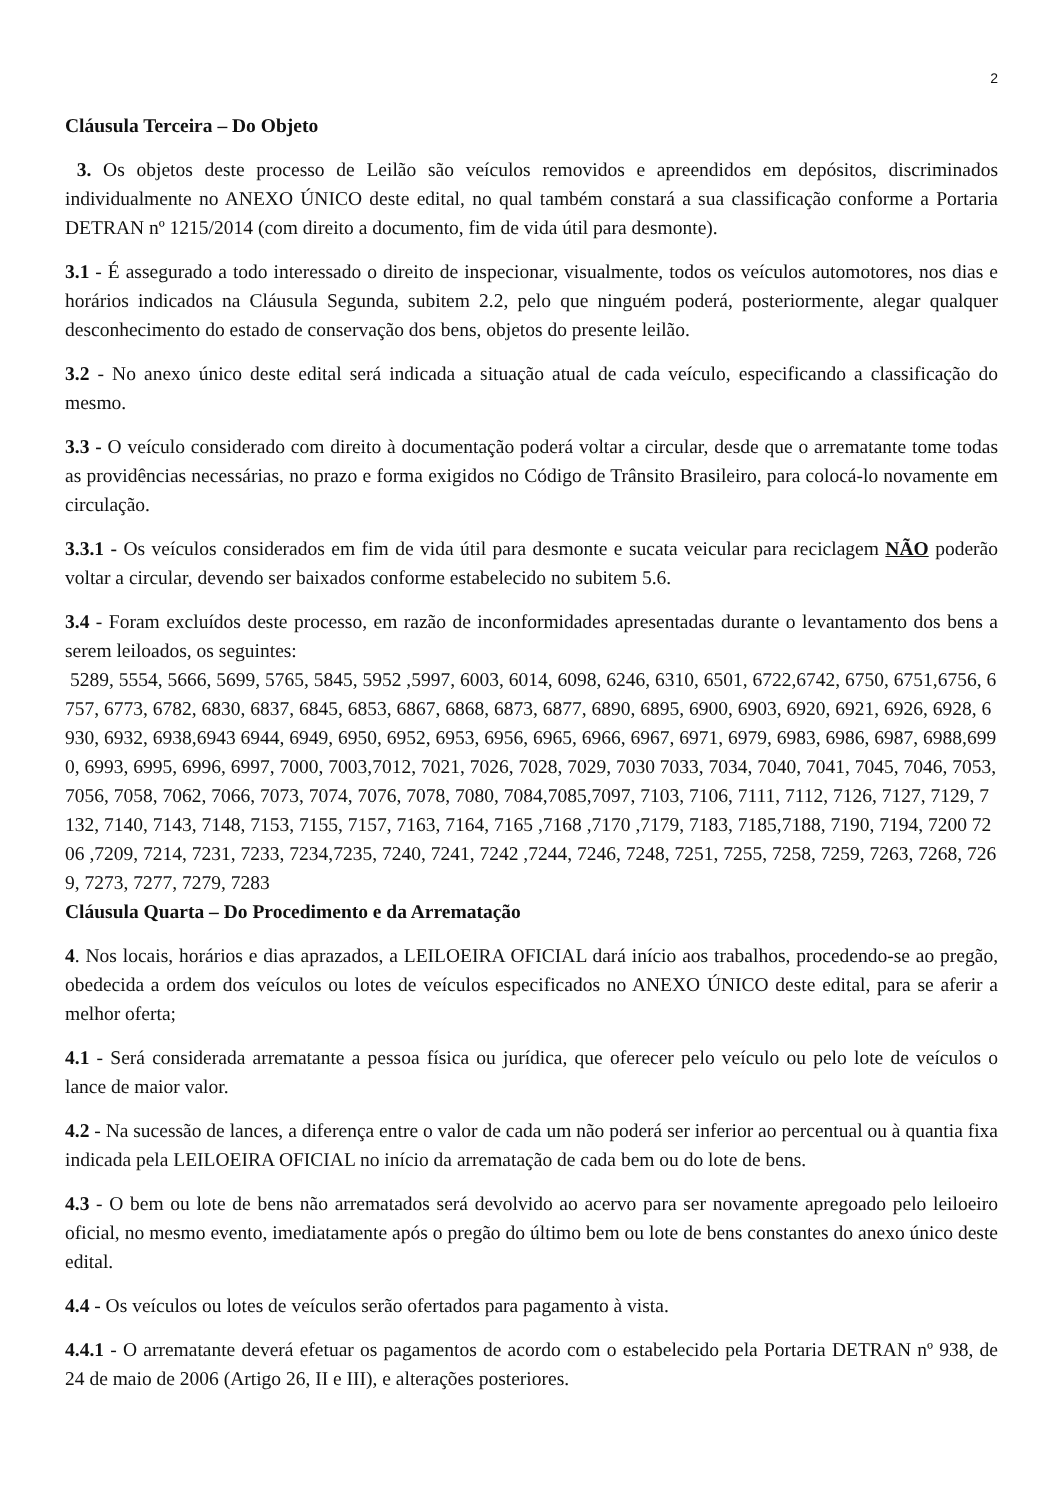2
Cláusula Terceira – Do Objeto
3. Os objetos deste processo de Leilão são veículos removidos e apreendidos em depósitos, discriminados individualmente no ANEXO ÚNICO deste edital, no qual também constará a sua classificação conforme a Portaria DETRAN nº 1215/2014 (com direito a documento, fim de vida útil para desmonte).
3.1 - É assegurado a todo interessado o direito de inspecionar, visualmente, todos os veículos automotores, nos dias e horários indicados na Cláusula Segunda, subitem 2.2, pelo que ninguém poderá, posteriormente, alegar qualquer desconhecimento do estado de conservação dos bens, objetos do presente leilão.
3.2 - No anexo único deste edital será indicada a situação atual de cada veículo, especificando a classificação do mesmo.
3.3 - O veículo considerado com direito à documentação poderá voltar a circular, desde que o arrematante tome todas as providências necessárias, no prazo e forma exigidos no Código de Trânsito Brasileiro, para colocá-lo novamente em circulação.
3.3.1 - Os veículos considerados em fim de vida útil para desmonte e sucata veicular para reciclagem NÃO poderão voltar a circular, devendo ser baixados conforme estabelecido no subitem 5.6.
3.4 - Foram excluídos deste processo, em razão de inconformidades apresentadas durante o levantamento dos bens a serem leiloados, os seguintes:
5289, 5554, 5666, 5699, 5765, 5845, 5952 ,5997, 6003, 6014, 6098, 6246, 6310, 6501, 6722,6742, 6750, 6751,6756, 6757, 6773, 6782, 6830, 6837, 6845, 6853, 6867, 6868, 6873, 6877, 6890, 6895, 6900, 6903, 6920, 6921, 6926, 6928, 6930, 6932, 6938,6943 6944, 6949, 6950, 6952, 6953, 6956, 6965, 6966, 6967, 6971, 6979, 6983, 6986, 6987, 6988,6990, 6993, 6995, 6996, 6997, 7000, 7003,7012, 7021, 7026, 7028, 7029, 7030 7033, 7034, 7040, 7041, 7045, 7046, 7053, 7056, 7058, 7062, 7066, 7073, 7074, 7076, 7078, 7080, 7084,7085,7097, 7103, 7106, 7111, 7112, 7126, 7127, 7129, 7132, 7140, 7143, 7148, 7153, 7155, 7157, 7163, 7164, 7165 ,7168 ,7170 ,7179, 7183, 7185,7188, 7190, 7194, 7200 7206 ,7209, 7214, 7231, 7233, 7234,7235, 7240, 7241, 7242 ,7244, 7246, 7248, 7251, 7255, 7258, 7259, 7263, 7268, 7269, 7273, 7277, 7279, 7283
Cláusula Quarta – Do Procedimento e da Arrematação
4. Nos locais, horários e dias aprazados, a LEILOEIRA OFICIAL dará início aos trabalhos, procedendo-se ao pregão, obedecida a ordem dos veículos ou lotes de veículos especificados no ANEXO ÚNICO deste edital, para se aferir a melhor oferta;
4.1 - Será considerada arrematante a pessoa física ou jurídica, que oferecer pelo veículo ou pelo lote de veículos o lance de maior valor.
4.2 - Na sucessão de lances, a diferença entre o valor de cada um não poderá ser inferior ao percentual ou à quantia fixa indicada pela LEILOEIRA OFICIAL no início da arrematação de cada bem ou do lote de bens.
4.3 - O bem ou lote de bens não arrematados será devolvido ao acervo para ser novamente apregoado pelo leiloeiro oficial, no mesmo evento, imediatamente após o pregão do último bem ou lote de bens constantes do anexo único deste edital.
4.4 - Os veículos ou lotes de veículos serão ofertados para pagamento à vista.
4.4.1 - O arrematante deverá efetuar os pagamentos de acordo com o estabelecido pela Portaria DETRAN nº 938, de 24 de maio de 2006 (Artigo 26, II e III), e alterações posteriores.